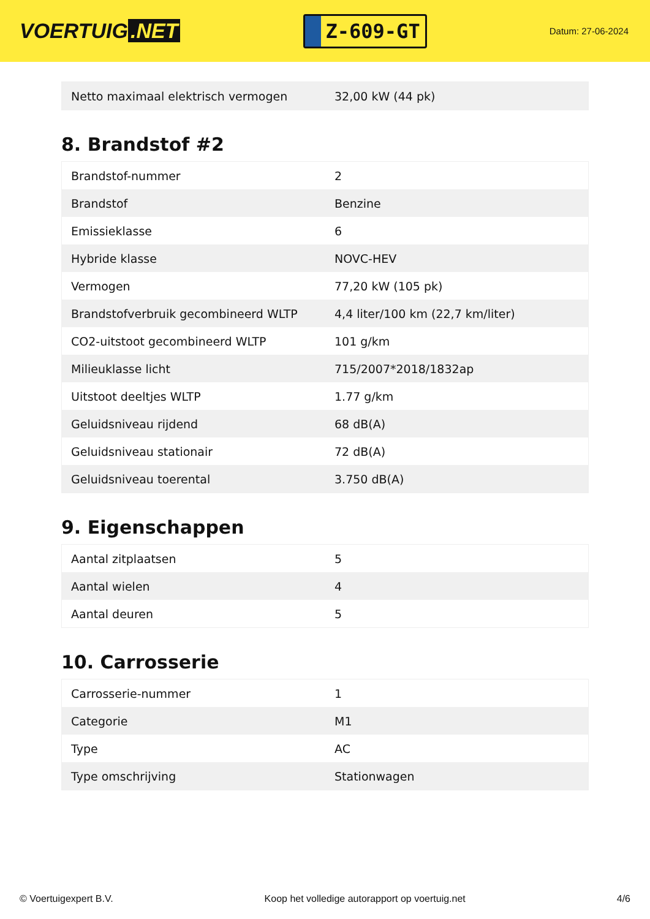VOERTUIG.NET
Z-609-GT
Datum: 27-06-2024
| Netto maximaal elektrisch vermogen | 32,00 kW (44 pk) |
8. Brandstof #2
| Brandstof-nummer | 2 |
| Brandstof | Benzine |
| Emissieklasse | 6 |
| Hybride klasse | NOVC-HEV |
| Vermogen | 77,20 kW (105 pk) |
| Brandstofverbruik gecombineerd WLTP | 4,4 liter/100 km (22,7 km/liter) |
| CO2-uitstoot gecombineerd WLTP | 101 g/km |
| Milieuklasse licht | 715/2007*2018/1832ap |
| Uitstoot deeltjes WLTP | 1.77 g/km |
| Geluidsniveau rijdend | 68 dB(A) |
| Geluidsniveau stationair | 72 dB(A) |
| Geluidsniveau toerental | 3.750 dB(A) |
9. Eigenschappen
| Aantal zitplaatsen | 5 |
| Aantal wielen | 4 |
| Aantal deuren | 5 |
10. Carrosserie
| Carrosserie-nummer | 1 |
| Categorie | M1 |
| Type | AC |
| Type omschrijving | Stationwagen |
© Voertuigexpert B.V. Koop het volledige autorapport op voertuig.net 4/6